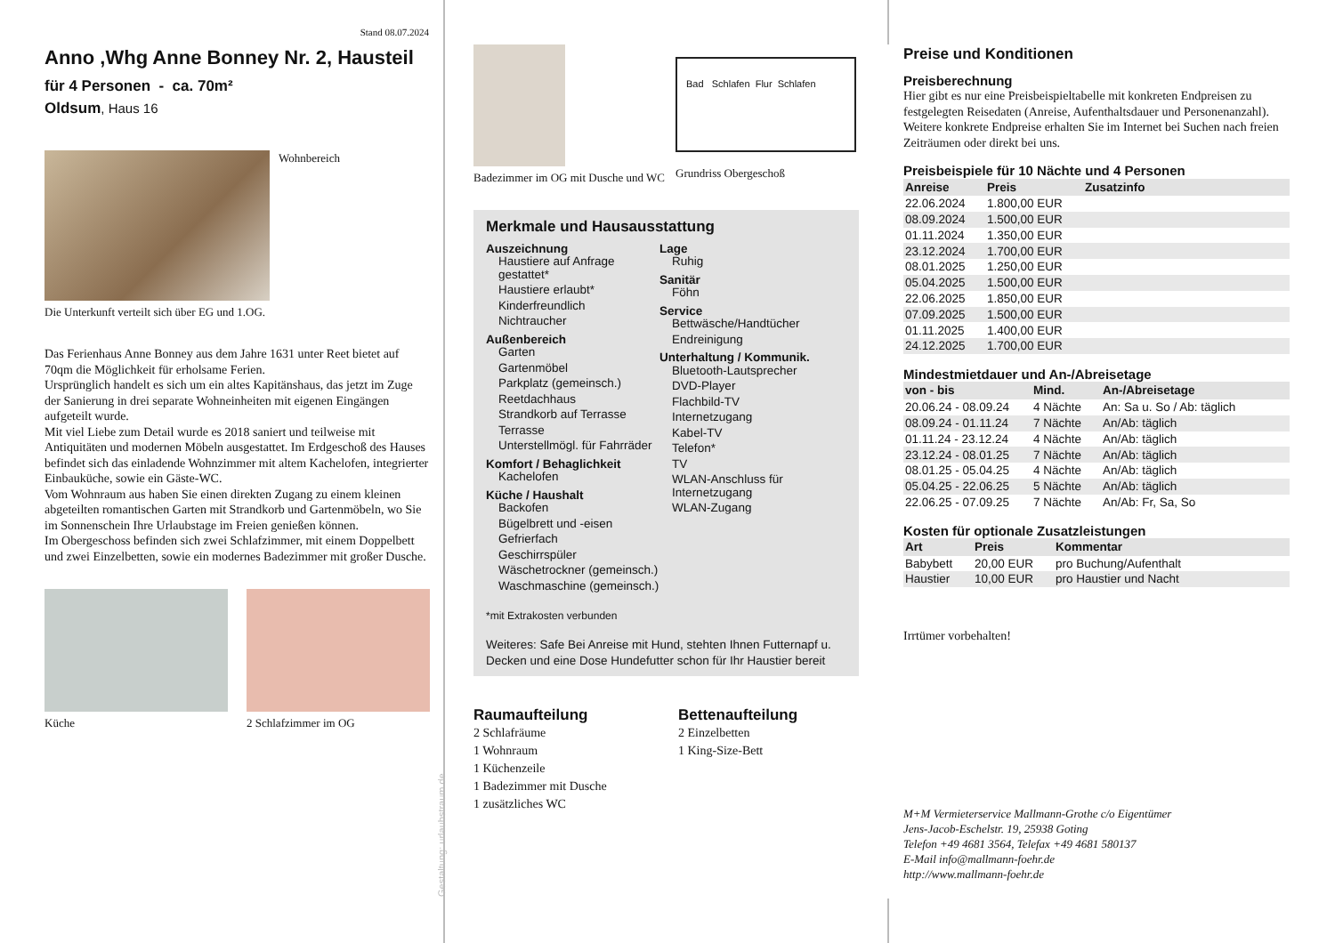Stand 08.07.2024
Anno ,Whg Anne Bonney Nr. 2, Hausteil
für 4 Personen - ca. 70m²
Oldsum, Haus 16
Wohnbereich
Die Unterkunft verteilt sich über EG und 1.OG.
Das Ferienhaus Anne Bonney aus dem Jahre 1631 unter Reet bietet auf 70qm die Möglichkeit für erholsame Ferien.
Ursprünglich handelt es sich um ein altes Kapitänshaus, das jetzt im Zuge der Sanierung in drei separate Wohneinheiten mit eigenen Eingängen aufgeteilt wurde.
Mit viel Liebe zum Detail wurde es 2018 saniert und teilweise mit Antiquitäten und modernen Möbeln ausgestattet. Im Erdgeschoß des Hauses befindet sich das einladende Wohnzimmer mit altem Kachelofen, integrierter Einbauküche, sowie ein Gäste-WC.
Vom Wohnraum aus haben Sie einen direkten Zugang zu einem kleinen abgeteilten romantischen Garten mit Strandkorb und Gartenmöbeln, wo Sie im Sonnenschein Ihre Urlaubstage im Freien genießen können.
Im Obergeschoss befinden sich zwei Schlafzimmer, mit einem Doppelbett und zwei Einzelbetten, sowie ein modernes Badezimmer mit großer Dusche.
Küche 2 Schlafzimmer im OG
Gestaltung: urlaubstraum.de
Badezimmer im OG mit Dusche und WC
Bad Schlafen Flur Schlafen
Grundriss Obergeschoß
Merkmale und Hausausstattung
Auszeichnung
Haustiere auf Anfrage gestattet*
Haustiere erlaubt*
Kinderfreundlich
Nichtraucher
Außenbereich
Garten
Gartenmöbel
Parkplatz (gemeinsch.)
Reetdachhaus
Strandkorb auf Terrasse
Terrasse
Unterstellmögl. für Fahrräder
Komfort / Behaglichkeit
Kachelofen
Küche / Haushalt
Backofen
Bügelbrett und -eisen
Gefrierfach
Geschirrspüler
Wäschetrockner (gemeinsch.)
Waschmaschine (gemeinsch.)
Lage
Ruhig
Sanitär
Föhn
Service
Bettwäsche/Handtücher
Endreinigung
Unterhaltung / Kommunik.
Bluetooth-Lautsprecher
DVD-Player
Flachbild-TV
Internetzugang
Kabel-TV
Telefon*
TV
WLAN-Anschluss für Internetzugang
WLAN-Zugang
*mit Extrakosten verbunden
Weiteres: Safe Bei Anreise mit Hund, stehten Ihnen Futternapf u. Decken und eine Dose Hundefutter schon für Ihr Haustier bereit
Raumaufteilung
2 Schlafräume
1 Wohnraum
1 Küchenzeile
1 Badezimmer mit Dusche
1 zusätzliches WC
Bettenaufteilung
2 Einzelbetten
1 King-Size-Bett
Preise und Konditionen
Preisberechnung
Hier gibt es nur eine Preisbeispieltabelle mit konkreten Endpreisen zu festgelegten Reisedaten (Anreise, Aufenthaltsdauer und Personenanzahl). Weitere konkrete Endpreise erhalten Sie im Internet bei Suchen nach freien Zeiträumen oder direkt bei uns.
Preisbeispiele für 10 Nächte und 4 Personen
| Anreise | Preis | Zusatzinfo |
| --- | --- | --- |
| 22.06.2024 | 1.800,00 EUR | |
| 08.09.2024 | 1.500,00 EUR | |
| 01.11.2024 | 1.350,00 EUR | |
| 23.12.2024 | 1.700,00 EUR | |
| 08.01.2025 | 1.250,00 EUR | |
| 05.04.2025 | 1.500,00 EUR | |
| 22.06.2025 | 1.850,00 EUR | |
| 07.09.2025 | 1.500,00 EUR | |
| 01.11.2025 | 1.400,00 EUR | |
| 24.12.2025 | 1.700,00 EUR | |
Mindestmietdauer und An-/Abreisetage
| von - bis | Mind. | An-/Abreisetage |
| --- | --- | --- |
| 20.06.24 - 08.09.24 | 4 Nächte | An: Sa u. So / Ab: täglich |
| 08.09.24 - 01.11.24 | 7 Nächte | An/Ab: täglich |
| 01.11.24 - 23.12.24 | 4 Nächte | An/Ab: täglich |
| 23.12.24 - 08.01.25 | 7 Nächte | An/Ab: täglich |
| 08.01.25 - 05.04.25 | 4 Nächte | An/Ab: täglich |
| 05.04.25 - 22.06.25 | 5 Nächte | An/Ab: täglich |
| 22.06.25 - 07.09.25 | 7 Nächte | An/Ab: Fr, Sa, So |
Kosten für optionale Zusatzleistungen
| Art | Preis | Kommentar |
| --- | --- | --- |
| Babybett | 20,00 EUR | pro Buchung/Aufenthalt |
| Haustier | 10,00 EUR | pro Haustier und Nacht |
Irrtümer vorbehalten!
M+M Vermieterservice Mallmann-Grothe c/o Eigentümer
Jens-Jacob-Eschelstr. 19, 25938 Goting
Telefon +49 4681 3564, Telefax +49 4681 580137
E-Mail info@mallmann-foehr.de
http://www.mallmann-foehr.de